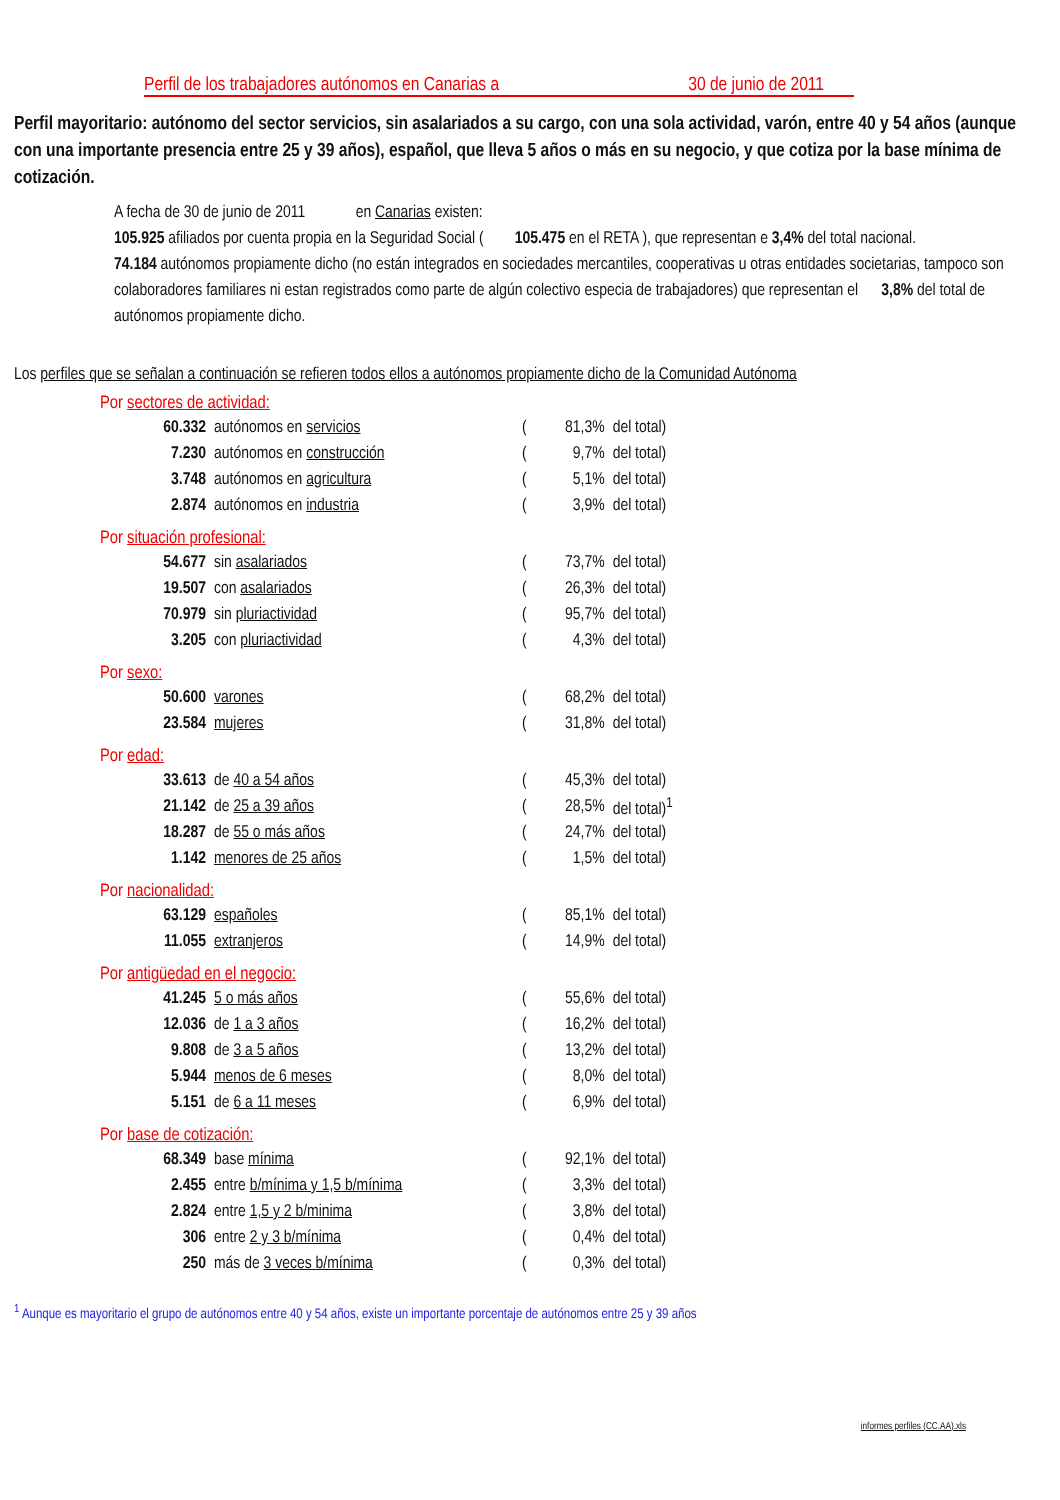Perfil de los trabajadores autónomos en Canarias a 30 de junio de 2011
Perfil mayoritario: autónomo del sector servicios, sin asalariados a su cargo, con una sola actividad, varón, entre 40 y 54 años (aunque con una importante presencia entre 25 y 39 años), español, que lleva 5 años o más en su negocio, y que cotiza por la base mínima de cotización.
A fecha de 30 de junio de 2011 en Canarias existen:
105.925 afiliados por cuenta propia en la Seguridad Social ( 105.475 en el RETA ), que representan e 3,4% del total nacional.
74.184 autónomos propiamente dicho (no están integrados en sociedades mercantiles, cooperativas u otras entidades societarias, tampoco son colaboradores familiares ni estan registrados como parte de algún colectivo especia de trabajadores) que representan el 3,8% del total de autónomos propiamente dicho.
Los perfiles que se señalan a continuación se refieren todos ellos a autónomos propiamente dicho de la Comunidad Autónoma
Por sectores de actividad:
| 60.332 | autónomos en servicios | ( | 81,3% | del total) |
| 7.230 | autónomos en construcción | ( | 9,7% | del total) |
| 3.748 | autónomos en agricultura | ( | 5,1% | del total) |
| 2.874 | autónomos en industria | ( | 3,9% | del total) |
Por situación profesional:
| 54.677 | sin asalariados | ( | 73,7% | del total) |
| 19.507 | con asalariados | ( | 26,3% | del total) |
| 70.979 | sin pluriactividad | ( | 95,7% | del total) |
| 3.205 | con pluriactividad | ( | 4,3% | del total) |
Por sexo:
| 50.600 | varones | ( | 68,2% | del total) |
| 23.584 | mujeres | ( | 31,8% | del total) |
Por edad:
| 33.613 | de 40 a 54 años | ( | 45,3% | del total) |
| 21.142 | de 25 a 39 años | ( | 28,5% | del total)<sup>1</sup> |
| 18.287 | de 55 o más años | ( | 24,7% | del total) |
| 1.142 | menores de 25 años | ( | 1,5% | del total) |
Por nacionalidad:
| 63.129 | españoles | ( | 85,1% | del total) |
| 11.055 | extranjeros | ( | 14,9% | del total) |
Por antigüedad en el negocio:
| 41.245 | 5 o más años | ( | 55,6% | del total) |
| 12.036 | de 1 a 3 años | ( | 16,2% | del total) |
| 9.808 | de 3 a 5 años | ( | 13,2% | del total) |
| 5.944 | menos de 6 meses | ( | 8,0% | del total) |
| 5.151 | de 6 a 11 meses | ( | 6,9% | del total) |
Por base de cotización:
| 68.349 | base mínima | ( | 92,1% | del total) |
| 2.455 | entre b/mínima y 1,5 b/mínima | ( | 3,3% | del total) |
| 2.824 | entre 1,5 y 2 b/minima | ( | 3,8% | del total) |
| 306 | entre 2 y 3 b/mínima | ( | 0,4% | del total) |
| 250 | más de 3 veces b/mínima | ( | 0,3% | del total) |
<sup>1</sup> Aunque es mayoritario el grupo de autónomos entre 40 y 54 años, existe un importante porcentaje de autónomos entre 25 y 39 años
informes perfiles (CC.AA).xls